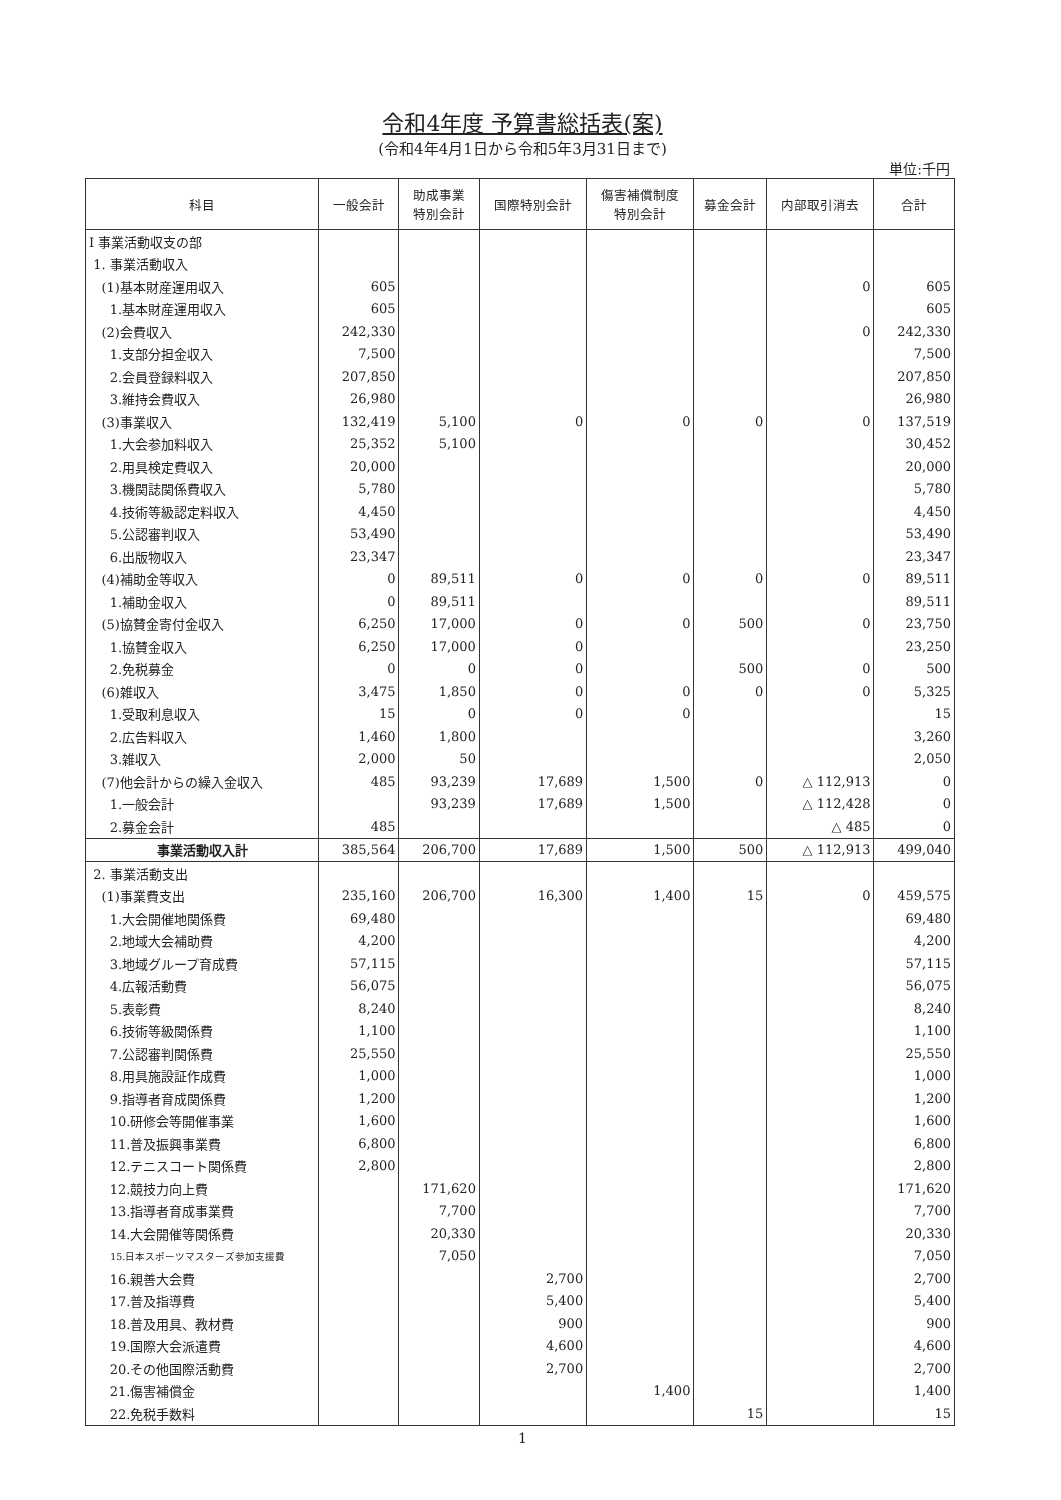令和4年度 予算書総括表(案)
(令和4年4月1日から令和5年3月31日まで)
単位:千円
| 科目 | 一般会計 | 助成事業 特別会計 | 国際特別会計 | 傷害補償制度 特別会計 | 募金会計 | 内部取引消去 | 合計 |
| --- | --- | --- | --- | --- | --- | --- | --- |
| Ⅰ 事業活動収支の部 | | | | | | | |
| 1. 事業活動収入 | | | | | | | |
| (1)基本財産運用収入 | 605 | | | | | 0 | 605 |
| 1.基本財産運用収入 | 605 | | | | | | 605 |
| (2)会費収入 | 242,330 | | | | | 0 | 242,330 |
| 1.支部分担金収入 | 7,500 | | | | | | 7,500 |
| 2.会員登録料収入 | 207,850 | | | | | | 207,850 |
| 3.維持会費収入 | 26,980 | | | | | | 26,980 |
| (3)事業収入 | 132,419 | 5,100 | 0 | 0 | 0 | 0 | 137,519 |
| 1.大会参加料収入 | 25,352 | 5,100 | | | | | 30,452 |
| 2.用具検定費収入 | 20,000 | | | | | | 20,000 |
| 3.機関誌関係費収入 | 5,780 | | | | | | 5,780 |
| 4.技術等級認定料収入 | 4,450 | | | | | | 4,450 |
| 5.公認審判収入 | 53,490 | | | | | | 53,490 |
| 6.出版物収入 | 23,347 | | | | | | 23,347 |
| (4)補助金等収入 | 0 | 89,511 | 0 | 0 | 0 | 0 | 89,511 |
| 1.補助金収入 | 0 | 89,511 | | | | | 89,511 |
| (5)協賛金寄付金収入 | 6,250 | 17,000 | 0 | 0 | 500 | 0 | 23,750 |
| 1.協賛金収入 | 6,250 | 17,000 | 0 | | | | 23,250 |
| 2.免税募金 | 0 | 0 | 0 | | 500 | 0 | 500 |
| (6)雑収入 | 3,475 | 1,850 | 0 | 0 | 0 | 0 | 5,325 |
| 1.受取利息収入 | 15 | 0 | 0 | 0 | | | 15 |
| 2.広告料収入 | 1,460 | 1,800 | | | | | 3,260 |
| 3.雑収入 | 2,000 | 50 | | | | | 2,050 |
| (7)他会計からの繰入金収入 | 485 | 93,239 | 17,689 | 1,500 | 0 | △ 112,913 | 0 |
| 1.一般会計 | | 93,239 | 17,689 | 1,500 | | △ 112,428 | 0 |
| 2.募金会計 | 485 | | | | | △ 485 | 0 |
| 事業活動収入計 | 385,564 | 206,700 | 17,689 | 1,500 | 500 | △ 112,913 | 499,040 |
| 2. 事業活動支出 | | | | | | | |
| (1)事業費支出 | 235,160 | 206,700 | 16,300 | 1,400 | 15 | 0 | 459,575 |
| 1.大会開催地関係費 | 69,480 | | | | | | 69,480 |
| 2.地域大会補助費 | 4,200 | | | | | | 4,200 |
| 3.地域グループ育成費 | 57,115 | | | | | | 57,115 |
| 4.広報活動費 | 56,075 | | | | | | 56,075 |
| 5.表彰費 | 8,240 | | | | | | 8,240 |
| 6.技術等級関係費 | 1,100 | | | | | | 1,100 |
| 7.公認審判関係費 | 25,550 | | | | | | 25,550 |
| 8.用具施設証作成費 | 1,000 | | | | | | 1,000 |
| 9.指導者育成関係費 | 1,200 | | | | | | 1,200 |
| 10.研修会等開催事業 | 1,600 | | | | | | 1,600 |
| 11.普及振興事業費 | 6,800 | | | | | | 6,800 |
| 12.テニスコート関係費 | 2,800 | | | | | | 2,800 |
| 12.競技力向上費 | | 171,620 | | | | | 171,620 |
| 13.指導者育成事業費 | | 7,700 | | | | | 7,700 |
| 14.大会開催等関係費 | | 20,330 | | | | | 20,330 |
| 15.日本スポーツマスターズ参加支援費 | | 7,050 | | | | | 7,050 |
| 16.親善大会費 | | | 2,700 | | | | 2,700 |
| 17.普及指導費 | | | 5,400 | | | | 5,400 |
| 18.普及用具、教材費 | | | 900 | | | | 900 |
| 19.国際大会派遣費 | | | 4,600 | | | | 4,600 |
| 20.その他国際活動費 | | | 2,700 | | | | 2,700 |
| 21.傷害補償金 | | | | 1,400 | | | 1,400 |
| 22.免税手数料 | | | | | 15 | | 15 |
1